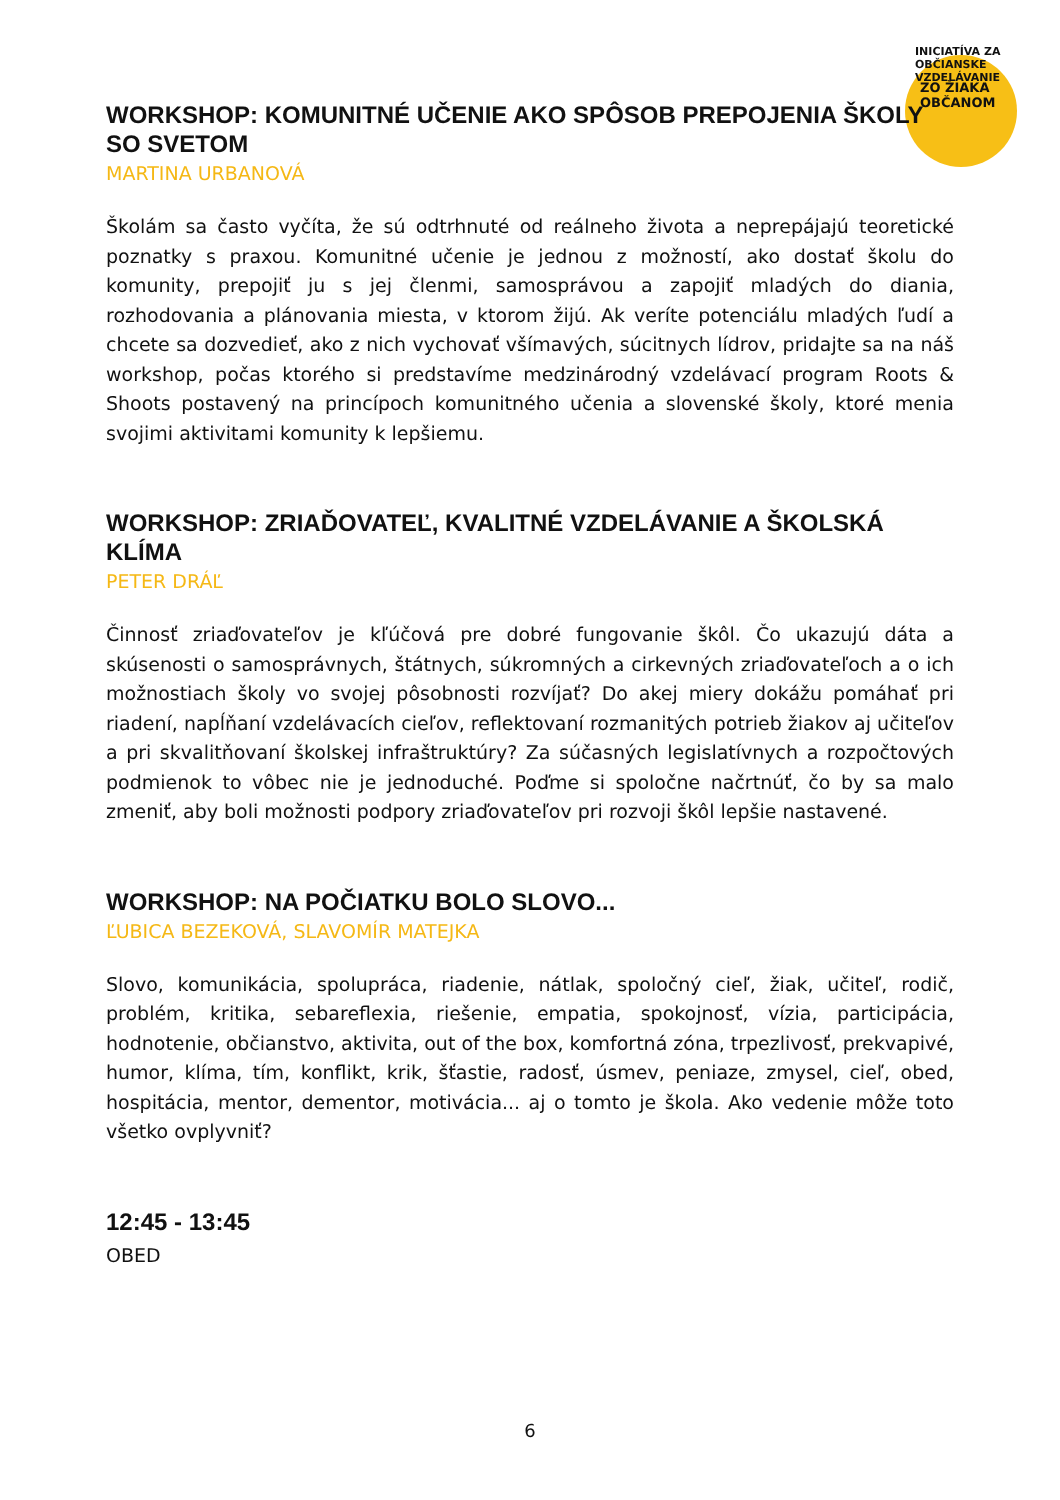ZO ŽIAKA OBČANOM
INICIATÍVA ZA OBČIANSKE VZDELÁVANIE
WORKSHOP: KOMUNITNÉ UČENIE AKO SPÔSOB PREPOJENIA ŠKOLY SO SVETOM
MARTINA URBANOVÁ
Školám sa často vyčíta, že sú odtrhnuté od reálneho života a neprepájajú teoretické poznatky s praxou. Komunitné učenie je jednou z možností, ako dostať školu do komunity, prepojiť ju s jej členmi, samosprávou a zapojiť mladých do diania, rozhodovania a plánovania miesta, v ktorom žijú. Ak veríte potenciálu mladých ľudí a chcete sa dozvedieť, ako z nich vychovať všímavých, súcitnych lídrov, pridajte sa na náš workshop, počas ktorého si predstavíme medzinárodný vzdelávací program Roots & Shoots postavený na princípoch komunitného učenia a slovenské školy, ktoré menia svojimi aktivitami komunity k lepšiemu.
WORKSHOP: ZRIAĎOVATEĽ, KVALITNÉ VZDELÁVANIE A ŠKOLSKÁ KLÍMA
PETER DRÁĽ
Činnosť zriaďovateľov je kľúčová pre dobré fungovanie škôl. Čo ukazujú dáta a skúsenosti o samosprávnych, štátnych, súkromných a cirkevných zriaďovateľoch a o ich možnostiach školy vo svojej pôsobnosti rozvíjať? Do akej miery dokážu pomáhať pri riadení, napĺňaní vzdelávacích cieľov, reflektovaní rozmanitých potrieb žiakov aj učiteľov a pri skvalitňovaní školskej infraštruktúry? Za súčasných legislatívnych a rozpočtových podmienok to vôbec nie je jednoduché. Poďme si spoločne načrtnúť, čo by sa malo zmeniť, aby boli možnosti podpory zriaďovateľov pri rozvoji škôl lepšie nastavené.
WORKSHOP: NA POČIATKU BOLO SLOVO...
ĽUBICA BEZEKOVÁ, SLAVOMÍR MATEJKA
Slovo, komunikácia, spolupráca, riadenie, nátlak, spoločný cieľ, žiak, učiteľ, rodič, problém, kritika, sebareflexia, riešenie, empatia, spokojnosť, vízia, participácia, hodnotenie, občianstvo, aktivita, out of the box, komfortná zóna, trpezlivosť, prekvapivé, humor, klíma, tím, konflikt, krik, šťastie, radosť, úsmev, peniaze, zmysel, cieľ, obed, hospitácia, mentor, dementor, motivácia... aj o tomto je škola. Ako vedenie môže toto všetko ovplyvniť?
12:45 - 13:45
OBED
6